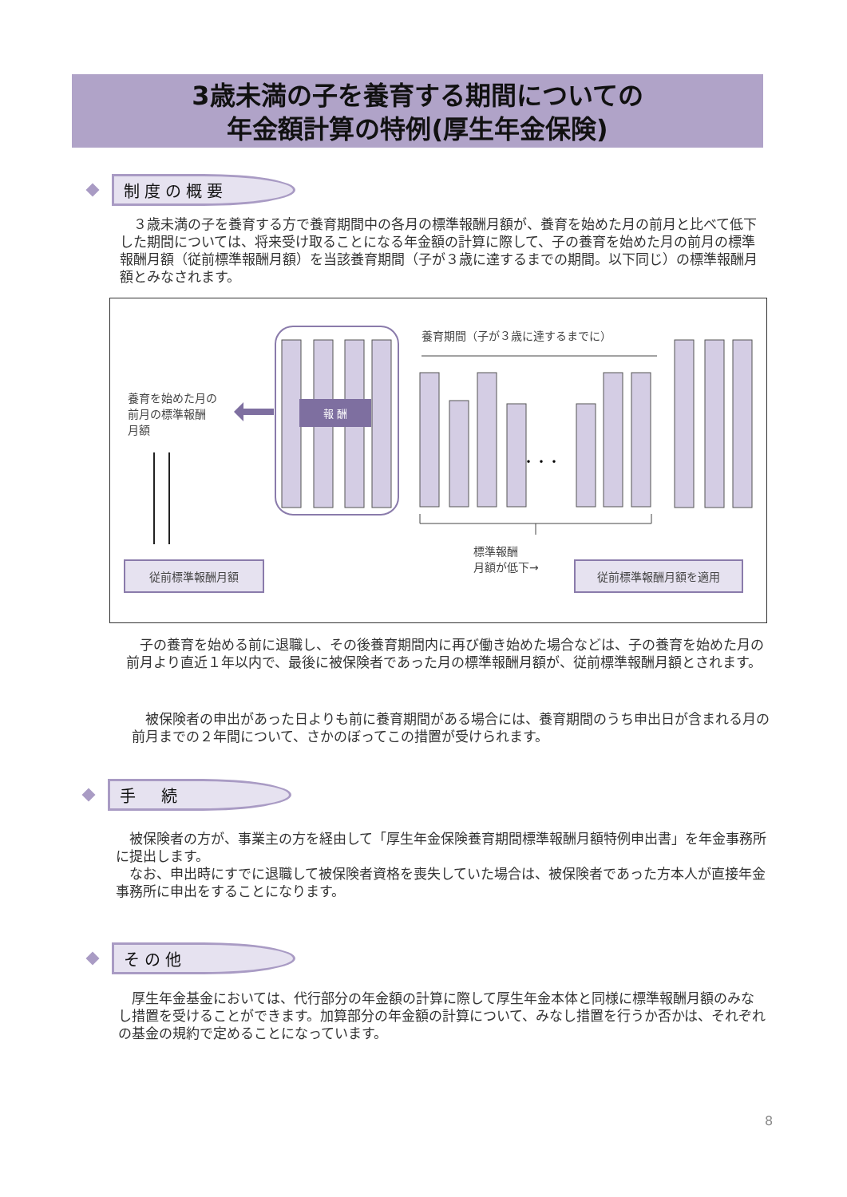3歳未満の子を養育する期間についての
年金額計算の特例(厚生年金保険)
制度の概要
　３歳未満の子を養育する方で養育期間中の各月の標準報酬月額が、養育を始めた月の前月と比べて低下した期間については、将来受け取ることになる年金額の計算に際して、子の養育を始めた月の前月の標準報酬月額（従前標準報酬月額）を当該養育期間（子が３歳に達するまでの期間。以下同じ）の標準報酬月額とみなされます。
報 酬
養育を始めた月の
前月の標準報酬
月額
従前標準報酬月額
養育期間（子が３歳に達するまでに）
・・・
標準報酬
月額が低下→
従前標準報酬月額を適用
　子の養育を始める前に退職し、その後養育期間内に再び働き始めた場合などは、子の養育を始めた月の前月より直近１年以内で、最後に被保険者であった月の標準報酬月額が、従前標準報酬月額とされます。
　被保険者の申出があった日よりも前に養育期間がある場合には、養育期間のうち申出日が含まれる月の前月までの２年間について、さかのぼってこの措置が受けられます。
手　続
　被保険者の方が、事業主の方を経由して「厚生年金保険養育期間標準報酬月額特例申出書」を年金事務所に提出します。
　なお、申出時にすでに退職して被保険者資格を喪失していた場合は、被保険者であった方本人が直接年金事務所に申出をすることになります。
その他
　厚生年金基金においては、代行部分の年金額の計算に際して厚生年金本体と同様に標準報酬月額のみなし措置を受けることができます。加算部分の年金額の計算について、みなし措置を行うか否かは、それぞれの基金の規約で定めることになっています。
8